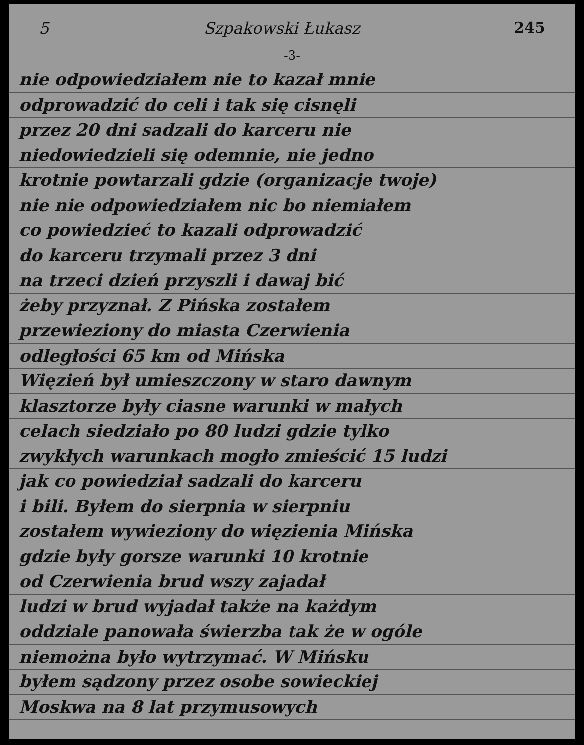5 Szpakowski Łukasz 245
-3-
nie odpowiedziałem nie to kazał mnie
odprowadzić do celi i tak się cisnęli
przez 20 dni sadzali do karceru nie
niedowiedzieli się odemnie, nie jedno
krotnie powtarzali gdzie (organizacje twoje)
nie nie odpowiedziałem nic bo niemiałem
co powiedzieć to kazali odprowadzić
do karceru trzymali przez 3 dni
na trzeci dzień przyszli i dawaj bić
żeby przyznał. Z Pińska zostałem
przewieziony do miasta Czerwienia
odległości 65 km od Mińska
Więzień był umieszczony w staro dawnym
klasztorze były ciasne warunki w małych
celach siedziało po 80 ludzi gdzie tylko
zwykłych warunkach mogło zmieścić 15 ludzi
jak co powiedział sadzali do karceru
i bili. Byłem do sierpnia w sierpniu
zostałem wywieziony do więzienia Mińska
gdzie były gorsze warunki 10 krotnie
od Czerwienia brud wszy zajadał
ludzi w brud wyjadał także na każdym
oddziale panowała świerzba tak że w ogóle
niemożna było wytrzymać. W Mińsku
byłem sądzony przez osobe sowieckiej
Moskwa na 8 lat przymusowych